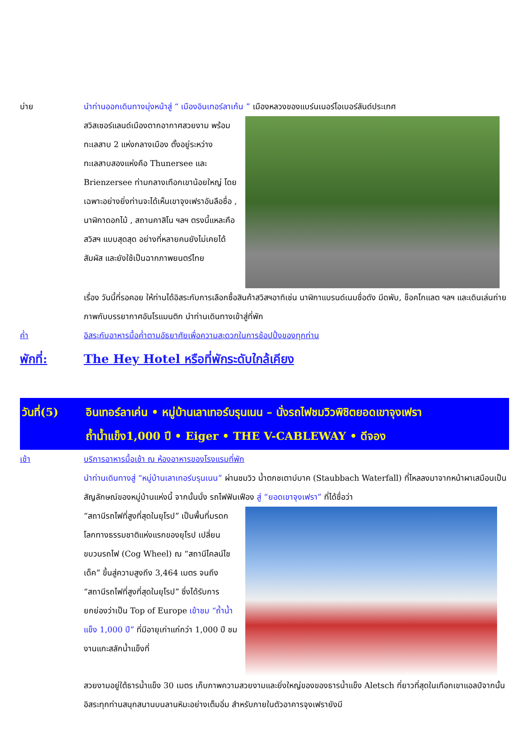บ่าย นำท่านออกเดินทางมุ่งหน้าสู่ “ เมืองอินเทอร์ลาเก้น ” เมืองหลวงของแบร์นเนอร์โอเบอร์ลันด์ประเทศ
สวิสเซอร์แลนด์เมืองตากอากาศสวยงาม พร้อมทะเลสาบ 2 แห่งกลางเมือง ตั้งอยู่ระหว่างทะเลสาบสองแห่งคือ Thunersee และ Brienzersee ท่ามกลางเทือกเขาน้อยใหญ่ โดยเฉพาะอย่างยิ่งท่านจะได้เห็นเขาจุงเฟราอันลือชื่อ , นาฬิกาดอกไม้ , สถานคาสิโน ฯลฯ ตรงนี้แหละคือสวิสฯ แบบสุดสุด อย่างที่หลายคนยังไม่เคยได้สัมผัส และยังใช้เป็นฉากภาพยนตร์ไทย
เรื่อง วันนี้ที่รอคอย ให้ท่านได้อิสระกับการเลือกซื้อสินค้าสวิสฯอาทิเช่น นาฬิกาแบรนด์เนมชื่อดัง มีดพับ, ช็อคโกแลต ฯลฯ และเดินเล่นถ่ายภาพกับบรรยากาศอันโรแมนติก นำท่านเดินทางเข้าสู่ที่พัก
ค่ำ อิสระกับอาหารมื้อค่ำตามอัธยาศัยเพื่อความสะดวกในการช้อปปิ้งของทุกท่าน
พักที่: The Hey Hotel หรือที่พักระดับใกล้เคียง
วันที่(5) อินเทอร์ลาเค่น • หมู่บ้านเลาเทอร์บรุนเนน – นั่งรถไฟชมวิวพิชิตยอดเขาจุงเฟรา
ถ้ำน้ำแข็ง1,000 ปี • Eiger • THE V-CABLEWAY • ดีจอง
เช้า บริการอาหารมื้อเช้า ณ ห้องอาหารของโรงแรมที่พัก
นำท่านเดินทางสู่ “หมู่บ้านเลาเทอร์บรุนเนน” ผ่านชมวิว น้ำตกชเตาบ์บาค (Staubbach Waterfall) ที่ไหลลงมาจากหน้าผาเสมือนเป็นสัญลักษณ์ของหมู่บ้านแห่งนี้ จากนั้นนั่ง รถไฟฟันเฟือง สู่ “ยอดเขาจุงเฟรา” ที่ได้ชื่อว่า
“สถานีรถไฟที่สูงที่สุดในยุโรป” เป็นพื้นที่มรดกโลกทางธรรมชาติแห่งแรกของยุโรป เปลี่ยนขบวนรถไฟ (Cog Wheel) ณ “สถานีไคลน์ไชเด็ค” ขึ้นสู่ความสูงถึง 3,464 เมตร จนถึง “สถานีรถไฟที่สูงที่สุดในยุโรป” ซึ่งได้รับการยกย่องว่าเป็น Top of Europe เข้าชม “ถ้ำน้ำแข็ง 1,000 ปี” ที่มีอายุเก่าแก่กว่า 1,000 ปี ชมงานแกะสลักน้ำแข็งที่
สวยงามอยู่ใต้ธารน้ำแข็ง 30 เมตร เก็บภาพความสวยงามและยิ่งใหญ่ของของธารน้ำแข็ง Aletsch ที่ยาวที่สุดในเทือกเขาแอลป์จากนั้นอิสระทุกท่านสนุกสนานบนลานหิมะอย่างเต็มอิ่ม สำหรับภายในตัวอาคารจุงเฟรายังมี